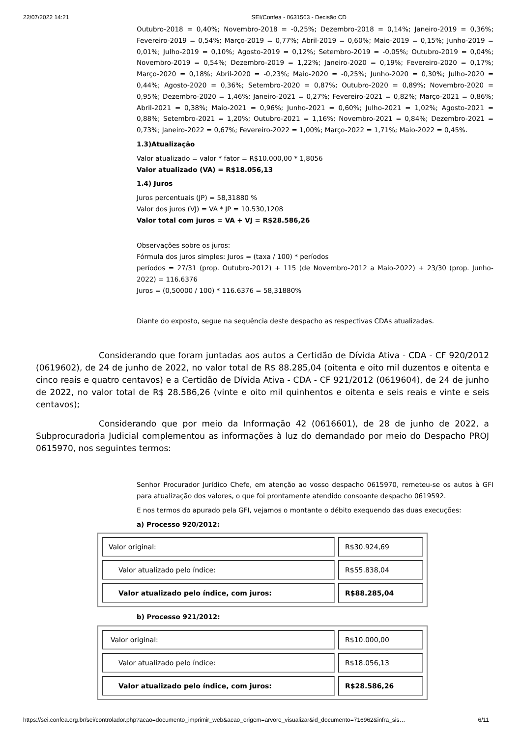22/07/2022 14:21 SEI/Confea - 0631563 - Decisão CD
Outubro-2018 = 0,40%; Novembro-2018 = -0,25%; Dezembro-2018 = 0,14%; Janeiro-2019 = 0,36%; Fevereiro-2019 = 0,54%; Março-2019 = 0,77%; Abril-2019 = 0,60%; Maio-2019 = 0,15%; Junho-2019 = 0,01%; Julho-2019 = 0,10%; Agosto-2019 = 0,12%; Setembro-2019 = -0,05%; Outubro-2019 = 0,04%; Novembro-2019 = 0,54%; Dezembro-2019 = 1,22%; Janeiro-2020 = 0,19%; Fevereiro-2020 = 0,17%; Março-2020 = 0,18%; Abril-2020 = -0,23%; Maio-2020 = -0,25%; Junho-2020 = 0,30%; Julho-2020 = 0,44%; Agosto-2020 = 0,36%; Setembro-2020 = 0,87%; Outubro-2020 = 0,89%; Novembro-2020 = 0,95%; Dezembro-2020 = 1,46%; Janeiro-2021 = 0,27%; Fevereiro-2021 = 0,82%; Março-2021 = 0,86%; Abril-2021 = 0,38%; Maio-2021 = 0,96%; Junho-2021 = 0,60%; Julho-2021 = 1,02%; Agosto-2021 = 0,88%; Setembro-2021 = 1,20%; Outubro-2021 = 1,16%; Novembro-2021 = 0,84%; Dezembro-2021 = 0,73%; Janeiro-2022 = 0,67%; Fevereiro-2022 = 1,00%; Março-2022 = 1,71%; Maio-2022 = 0,45%.
1.3)Atualização
Valor atualizado = valor * fator = R$10.000,00 * 1,8056
Valor atualizado (VA) = R$18.056,13
1.4) Juros
Juros percentuais (JP) = 58,31880 %
Valor dos juros (VJ) = VA * JP = 10.530,1208
Valor total com juros = VA + VJ = R$28.586,26
Observações sobre os juros:
Fórmula dos juros simples: Juros = (taxa / 100) * períodos
períodos = 27/31 (prop. Outubro-2012) + 115 (de Novembro-2012 a Maio-2022) + 23/30 (prop. Junho-2022) = 116.6376
Juros = (0,50000 / 100) * 116.6376 = 58,31880%
Diante do exposto, segue na sequência deste despacho as respectivas CDAs atualizadas.
Considerando que foram juntadas aos autos a Certidão de Dívida Ativa - CDA - CF 920/2012 (0619602), de 24 de junho de 2022, no valor total de R$ 88.285,04 (oitenta e oito mil duzentos e oitenta e cinco reais e quatro centavos) e a Certidão de Dívida Ativa - CDA - CF 921/2012 (0619604), de 24 de junho de 2022, no valor total de R$ 28.586,26 (vinte e oito mil quinhentos e oitenta e seis reais e vinte e seis centavos);
Considerando que por meio da Informação 42 (0616601), de 28 de junho de 2022, a Subprocuradoria Judicial complementou as informações à luz do demandado por meio do Despacho PROJ 0615970, nos seguintes termos:
Senhor Procurador Jurídico Chefe, em atenção ao vosso despacho 0615970, remeteu-se os autos à GFI para atualização dos valores, o que foi prontamente atendido consoante despacho 0619592.
E nos termos do apurado pela GFI, vejamos o montante o débito exequendo das duas execuções:
a) Processo 920/2012:
| Valor original: | R$30.924,69 |
| Valor atualizado pelo índice: | R$55.838,04 |
| Valor atualizado pelo índice, com juros: | R$88.285,04 |
b) Processo 921/2012:
| Valor original: | R$10.000,00 |
| Valor atualizado pelo índice: | R$18.056,13 |
| Valor atualizado pelo índice, com juros: | R$28.586,26 |
https://sei.confea.org.br/sei/controlador.php?acao=documento_imprimir_web&acao_origem=arvore_visualizar&id_documento=716962&infra_sis… 6/11